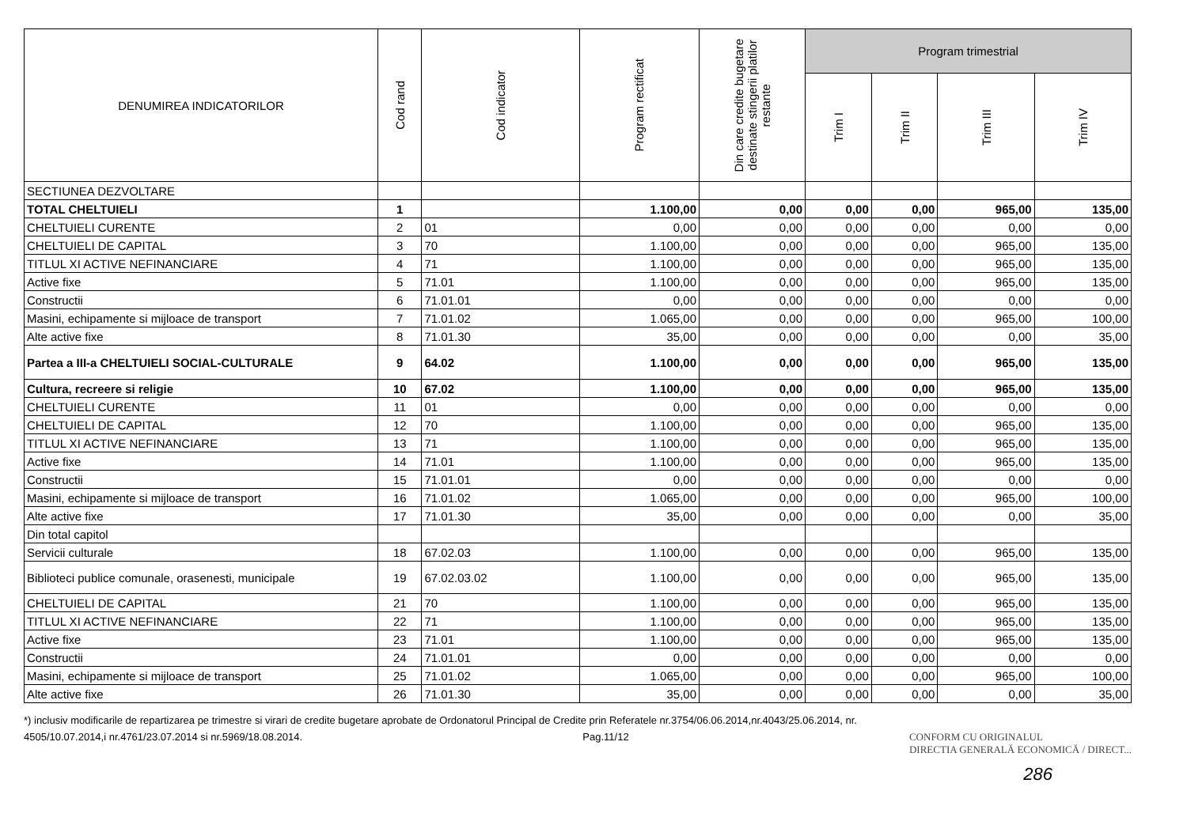| DENUMIREA INDICATORILOR | Cod rand | Cod indicator | Program rectificat | Din care credite bugetare destinate stingerii platilor restante | Program trimestrial | | | |
| --- | --- | --- | --- | --- | --- | --- | --- | --- |
| | | | | | Trim I | Trim II | Trim III | Trim IV |
| SECTIUNEA DEZVOLTARE | | | | | | | | |
| TOTAL CHELTUIELI | 1 | | 1.100,00 | 0,00 | 0,00 | 0,00 | 965,00 | 135,00 |
| CHELTUIELI CURENTE | 2 | 01 | 0,00 | 0,00 | 0,00 | 0,00 | 0,00 | 0,00 |
| CHELTUIELI DE CAPITAL | 3 | 70 | 1.100,00 | 0,00 | 0,00 | 0,00 | 965,00 | 135,00 |
| TITLUL XI ACTIVE NEFINANCIARE | 4 | 71 | 1.100,00 | 0,00 | 0,00 | 0,00 | 965,00 | 135,00 |
| Active fixe | 5 | 71.01 | 1.100,00 | 0,00 | 0,00 | 0,00 | 965,00 | 135,00 |
| Constructii | 6 | 71.01.01 | 0,00 | 0,00 | 0,00 | 0,00 | 0,00 | 0,00 |
| Masini, echipamente si mijloace de transport | 7 | 71.01.02 | 1.065,00 | 0,00 | 0,00 | 0,00 | 965,00 | 100,00 |
| Alte active fixe | 8 | 71.01.30 | 35,00 | 0,00 | 0,00 | 0,00 | 0,00 | 35,00 |
| Partea a III-a CHELTUIELI SOCIAL-CULTURALE | 9 | 64.02 | 1.100,00 | 0,00 | 0,00 | 0,00 | 965,00 | 135,00 |
| Cultura, recreere si religie | 10 | 67.02 | 1.100,00 | 0,00 | 0,00 | 0,00 | 965,00 | 135,00 |
| CHELTUIELI CURENTE | 11 | 01 | 0,00 | 0,00 | 0,00 | 0,00 | 0,00 | 0,00 |
| CHELTUIELI DE CAPITAL | 12 | 70 | 1.100,00 | 0,00 | 0,00 | 0,00 | 965,00 | 135,00 |
| TITLUL XI ACTIVE NEFINANCIARE | 13 | 71 | 1.100,00 | 0,00 | 0,00 | 0,00 | 965,00 | 135,00 |
| Active fixe | 14 | 71.01 | 1.100,00 | 0,00 | 0,00 | 0,00 | 965,00 | 135,00 |
| Constructii | 15 | 71.01.01 | 0,00 | 0,00 | 0,00 | 0,00 | 0,00 | 0,00 |
| Masini, echipamente si mijloace de transport | 16 | 71.01.02 | 1.065,00 | 0,00 | 0,00 | 0,00 | 965,00 | 100,00 |
| Alte active fixe | 17 | 71.01.30 | 35,00 | 0,00 | 0,00 | 0,00 | 0,00 | 35,00 |
| Din total capitol | | | | | | | | |
| Servicii culturale | 18 | 67.02.03 | 1.100,00 | 0,00 | 0,00 | 0,00 | 965,00 | 135,00 |
| Biblioteci publice comunale, orasenesti, municipale | 19 | 67.02.03.02 | 1.100,00 | 0,00 | 0,00 | 0,00 | 965,00 | 135,00 |
| CHELTUIELI DE CAPITAL | 21 | 70 | 1.100,00 | 0,00 | 0,00 | 0,00 | 965,00 | 135,00 |
| TITLUL XI ACTIVE NEFINANCIARE | 22 | 71 | 1.100,00 | 0,00 | 0,00 | 0,00 | 965,00 | 135,00 |
| Active fixe | 23 | 71.01 | 1.100,00 | 0,00 | 0,00 | 0,00 | 965,00 | 135,00 |
| Constructii | 24 | 71.01.01 | 0,00 | 0,00 | 0,00 | 0,00 | 0,00 | 0,00 |
| Masini, echipamente si mijloace de transport | 25 | 71.01.02 | 1.065,00 | 0,00 | 0,00 | 0,00 | 965,00 | 100,00 |
| Alte active fixe | 26 | 71.01.30 | 35,00 | 0,00 | 0,00 | 0,00 | 0,00 | 35,00 |
*) inclusiv modificarile de repartizarea pe trimestre si virari de credite bugetare aprobate de Ordonatorul Principal de Credite prin Referatele nr.3754/06.06.2014,nr.4043/25.06.2014, nr.
4505/10.07.2014,i nr.4761/23.07.2014 si nr.5969/18.08.2014. Pag.11/12 CONFORM CU ORIGINALUL
DIRECTIA GENERALĂ ECONOMICĂ / DIRECT...
286